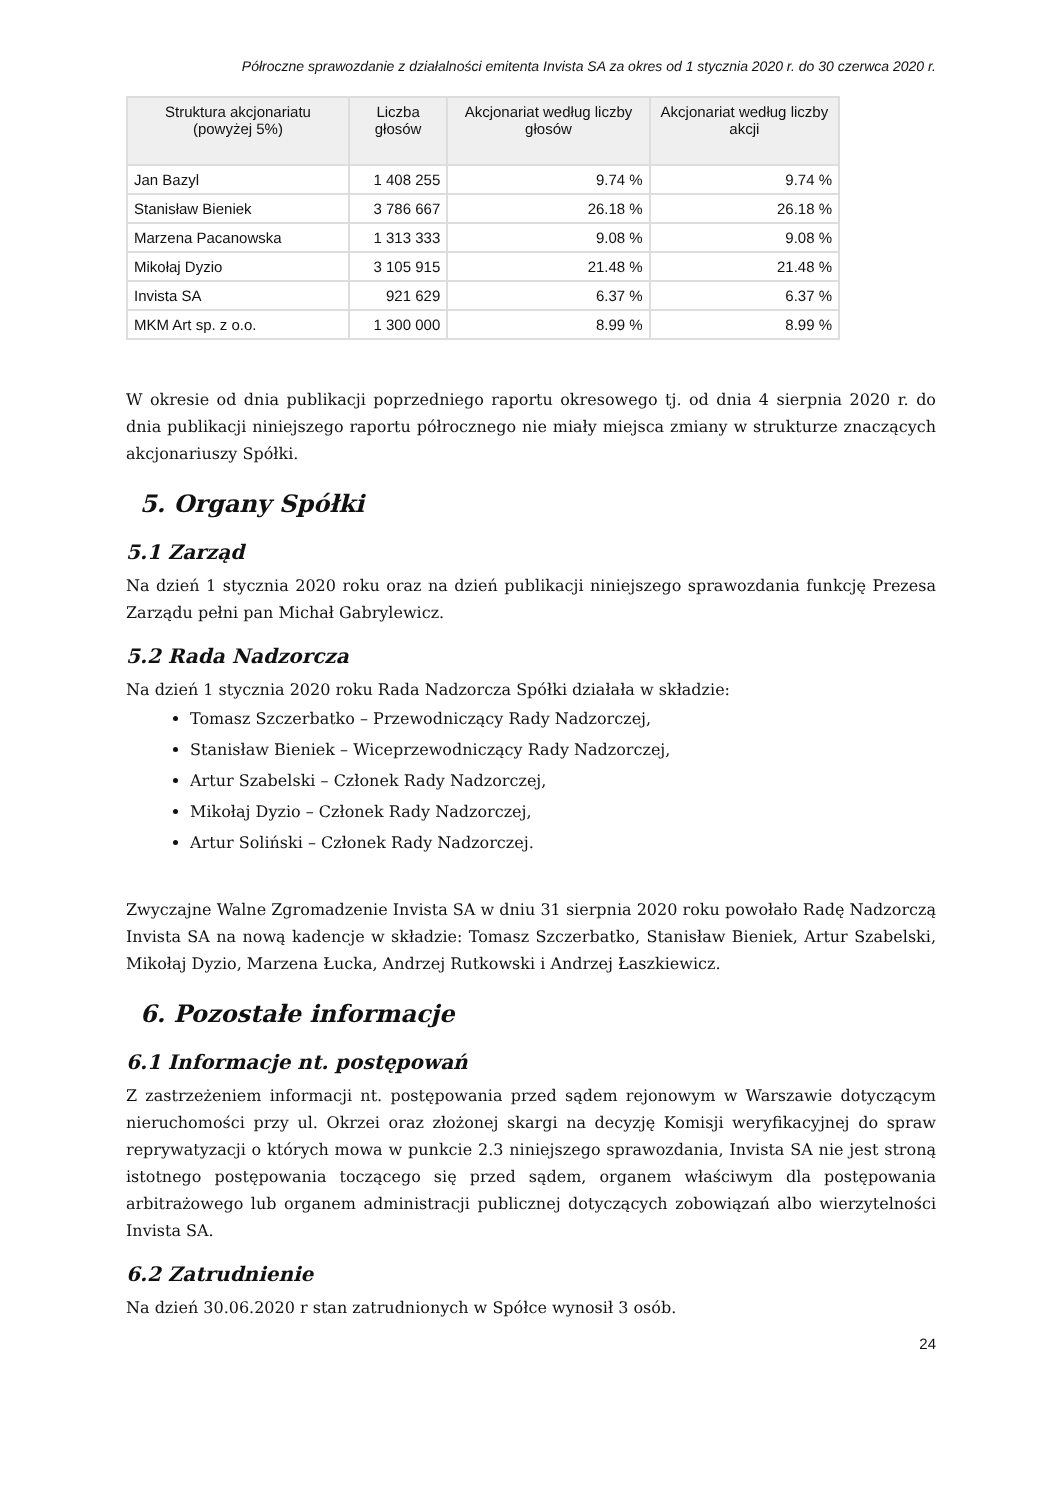Półroczne sprawozdanie z działalności emitenta Invista SA za okres od 1 stycznia 2020 r. do 30 czerwca 2020 r.
| Struktura akcjonariatu (powyżej 5%) | Liczba głosów | Akcjonariat według liczby głosów | Akcjonariat według liczby akcji |
| --- | --- | --- | --- |
| Jan Bazyl | 1 408 255 | 9.74 % | 9.74 % |
| Stanisław Bieniek | 3 786 667 | 26.18 % | 26.18 % |
| Marzena Pacanowska | 1 313 333 | 9.08 % | 9.08 % |
| Mikołaj Dyzio | 3 105 915 | 21.48 % | 21.48 % |
| Invista SA | 921 629 | 6.37 % | 6.37 % |
| MKM Art sp. z o.o. | 1 300 000 | 8.99 % | 8.99 % |
W okresie od dnia publikacji poprzedniego raportu okresowego tj. od dnia 4 sierpnia 2020 r. do dnia publikacji niniejszego raportu półrocznego nie miały miejsca zmiany w strukturze znaczących akcjonariuszy Spółki.
5. Organy Spółki
5.1 Zarząd
Na dzień 1 stycznia 2020 roku oraz na dzień publikacji niniejszego sprawozdania funkcję Prezesa Zarządu pełni pan Michał Gabrylewicz.
5.2 Rada Nadzorcza
Na dzień 1 stycznia 2020 roku Rada Nadzorcza Spółki działała w składzie:
Tomasz Szczerbatko – Przewodniczący Rady Nadzorczej,
Stanisław Bieniek – Wiceprzewodniczący Rady Nadzorczej,
Artur Szabelski – Członek Rady Nadzorczej,
Mikołaj Dyzio – Członek Rady Nadzorczej,
Artur Soliński – Członek Rady Nadzorczej.
Zwyczajne Walne Zgromadzenie Invista SA w dniu 31 sierpnia 2020 roku powołało Radę Nadzorczą Invista SA na nową kadencje w składzie: Tomasz Szczerbatko, Stanisław Bieniek, Artur Szabelski, Mikołaj Dyzio, Marzena Łucka, Andrzej Rutkowski i Andrzej Łaszkiewicz.
6. Pozostałe informacje
6.1 Informacje nt. postępowań
Z zastrzeżeniem informacji nt. postępowania przed sądem rejonowym w Warszawie dotyczącym nieruchomości przy ul. Okrzei oraz złożonej skargi na decyzję Komisji weryfikacyjnej do spraw reprywatyzacji o których mowa w punkcie 2.3 niniejszego sprawozdania, Invista SA nie jest stroną istotnego postępowania toczącego się przed sądem, organem właściwym dla postępowania arbitrażowego lub organem administracji publicznej dotyczących zobowiązań albo wierzytelności Invista SA.
6.2 Zatrudnienie
Na dzień 30.06.2020 r stan zatrudnionych w Spółce wynosił 3 osób.
24